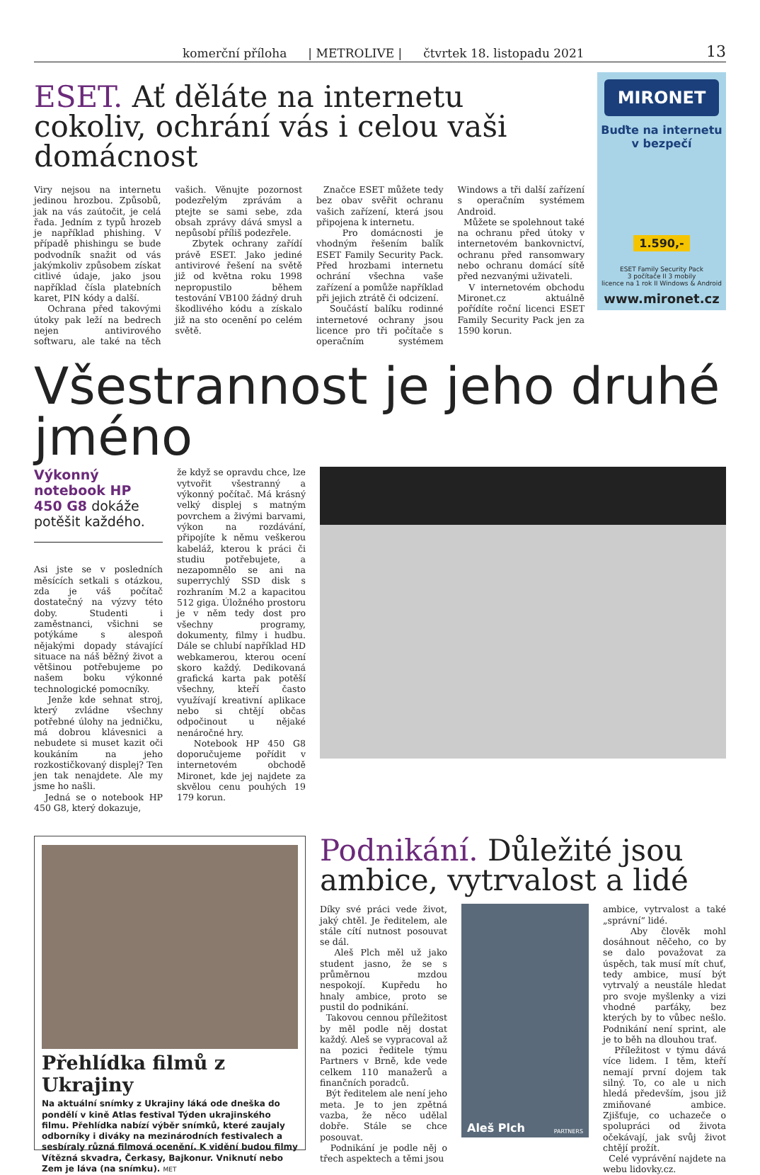komerční příloha | METROLIVE | čtvrtek 18. listopadu 2021 13
ESET. Ať děláte na internetu cokoliv, ochrání vás i celou vaši domácnost
Viry nejsou na internetu jedinou hrozbou. Způsobů, jak na vás zaútočit, je celá řada. Jedním z typů hrozeb je například phishing. V případě phishingu se bude podvodník snažit od vás jakýmkoliv způsobem získat citlivé údaje, jako jsou například čísla platebních karet, PIN kódy a další.
Ochrana před takovými útoky pak leží na bedrech nejen antivirového softwaru, ale také na těch vašich. Věnujte pozornost podezřelým zprávám a ptejte se sami sebe, zda obsah zprávy dává smysl a nepůsobí příliš podezřele.
Zbytek ochrany zařídí právě ESET. Jako jediné antivirové řešení na světě již od května roku 1998 nepropustilo během testování VB100 žádný druh škodlivého kódu a získalo již na sto ocenění po celém světě.
Značce ESET můžete tedy bez obav svěřit ochranu vašich zařízení, která jsou připojena k internetu.
Pro domácnosti je vhodným řešením balík ESET Family Security Pack. Před hrozbami internetu ochrání všechna vaše zařízení a pomůže například při jejich ztrátě či odcizení.
Součástí balíku rodinné internetové ochrany jsou licence pro tři počítače s operačním systémem Windows a tři další zařízení s operačním systémem Android.
Můžete se spolehnout také na ochranu před útoky v internetovém bankovnictví, ochranu před ransomwary nebo ochranu domácí sítě před nezvanými uživateli.
V internetovém obchodu Mironet.cz aktuálně pořídíte roční licenci ESET Family Security Pack jen za 1590 korun.
MIRONET
Buďte na internetu
v bezpečí
1.590,-
ESET Family Security Pack
3 počítače II 3 mobily
licence na 1 rok II Windows & Android
www.mironet.cz
Všestrannost je jeho druhé jméno
Výkonný notebook HP 450 G8 dokáže potěšit každého.
Asi jste se v posledních měsících setkali s otázkou, zda je váš počítač dostatečný na výzvy této doby. Studenti i zaměstnanci, všichni se potýkáme s alespoň nějakými dopady stávající situace na náš běžný život a většinou potřebujeme po našem boku výkonné technologické pomocníky.
Jenže kde sehnat stroj, který zvládne všechny potřebné úlohy na jedničku, má dobrou klávesnici a nebudete si muset kazit oči koukáním na jeho rozkostičkovaný displej? Ten jen tak nenajdete. Ale my jsme ho našli.
Jedná se o notebook HP 450 G8, který dokazuje,
že když se opravdu chce, lze vytvořit všestranný a výkonný počítač. Má krásný velký displej s matným povrchem a živými barvami, výkon na rozdávání, připojíte k němu veškerou kabeláž, kterou k práci či studiu potřebujete, a nezapomnělo se ani na superrychlý SSD disk s rozhraním M.2 a kapacitou 512 giga. Úložného prostoru je v něm tedy dost pro všechny programy, dokumenty, filmy i hudbu. Dále se chlubí například HD webkamerou, kterou ocení skoro každý. Dedikovaná grafická karta pak potěší všechny, kteří často využívají kreativní aplikace nebo si chtějí občas odpočinout u nějaké nenáročné hry.
Notebook HP 450 G8 doporučujeme pořídit v internetovém obchodě Mironet, kde jej najdete za skvělou cenu pouhých 19 179 korun.
Přehlídka filmů z Ukrajiny
Na aktuální snímky z Ukrajiny láká ode dneška do pondělí v kině Atlas festival Týden ukrajinského filmu. Přehlídka nabízí výběr snímků, které zaujaly odborníky i diváky na mezinárodních festivalech a sesbíraly různá filmová ocenění. K vidění budou filmy Vítězná skvadra, Čerkasy, Bajkonur. Vniknutí nebo Zem je láva (na snímku). MET
Podnikání. Důležité jsou ambice, vytrvalost a lidé
Díky své práci vede život, jaký chtěl. Je ředitelem, ale stále cítí nutnost posouvat se dál.
Aleš Plch měl už jako student jasno, že se s průměrnou mzdou nespokojí. Kupředu ho hnaly ambice, proto se pustil do podnikání.
Takovou cennou příležitost by měl podle něj dostat každý. Aleš se vypracoval až na pozici ředitele týmu Partners v Brně, kde vede celkem 110 manažerů a finančních poradců.
Být ředitelem ale není jeho meta. Je to jen zpětná vazba, že něco udělal dobře. Stále se chce posouvat.
Podnikání je podle něj o třech aspektech a těmi jsou
Aleš Plch PARTNERS
ambice, vytrvalost a také „správní“ lidé.
Aby člověk mohl dosáhnout něčeho, co by se dalo považovat za úspěch, tak musí mít chuť, tedy ambice, musí být vytrvalý a neustále hledat pro svoje myšlenky a vizi vhodné parťáky, bez kterých by to vůbec nešlo. Podnikání není sprint, ale je to běh na dlouhou trať.
Příležitost v týmu dává více lidem. I těm, kteří nemají první dojem tak silný. To, co ale u nich hledá především, jsou již zmiňované ambice. Zjišťuje, co uchazeče o spolupráci od života očekávají, jak svůj život chtějí prožít.
Celé vyprávění najdete na webu lidovky.cz.